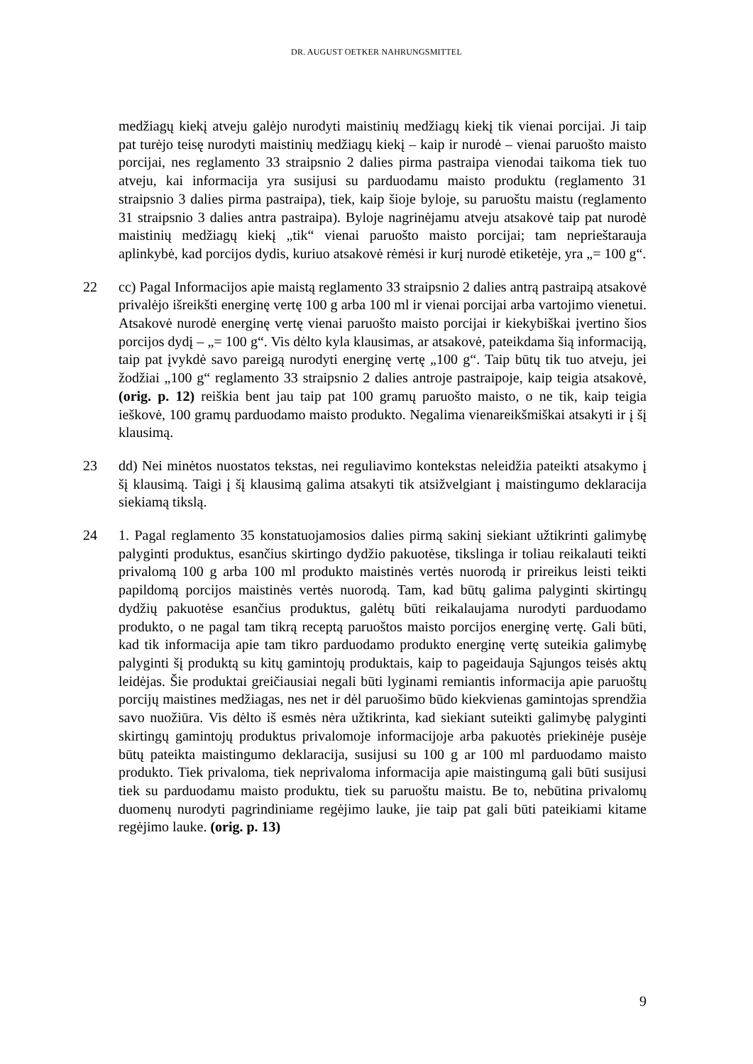DR. AUGUST OETKER NAHRUNGSMITTEL
medžiagų kiekį atveju galėjo nurodyti maistinių medžiagų kiekį tik vienai porcijai. Ji taip pat turėjo teisę nurodyti maistinių medžiagų kiekį – kaip ir nurodė – vienai paruošto maisto porcijai, nes reglamento 33 straipsnio 2 dalies pirma pastraipa vienodai taikoma tiek tuo atveju, kai informacija yra susijusi su parduodamu maisto produktu (reglamento 31 straipsnio 3 dalies pirma pastraipa), tiek, kaip šioje byloje, su paruoštu maistu (reglamento 31 straipsnio 3 dalies antra pastraipa). Byloje nagrinėjamu atveju atsakovė taip pat nurodė maistinių medžiagų kiekį „tik“ vienai paruošto maisto porcijai; tam neprieštarauja aplinkybė, kad porcijos dydis, kuriuo atsakovė rėmėsi ir kurį nurodė etiketėje, yra „= 100 g“.
22 cc) Pagal Informacijos apie maistą reglamento 33 straipsnio 2 dalies antrą pastraipą atsakovė privalėjo išreikšti energinę vertę 100 g arba 100 ml ir vienai porcijai arba vartojimo vienetui. Atsakovė nurodė energinę vertę vienai paruošto maisto porcijai ir kiekybiškai įvertino šios porcijos dydį – „= 100 g“. Vis dėlto kyla klausimas, ar atsakovė, pateikdama šią informaciją, taip pat įvykdė savo pareigą nurodyti energinę vertę „100 g“. Taip būtų tik tuo atveju, jei žodžiai „100 g“ reglamento 33 straipsnio 2 dalies antroje pastraipoje, kaip teigia atsakovė, (orig. p. 12) reiškia bent jau taip pat 100 gramų paruošto maisto, o ne tik, kaip teigia ieškovė, 100 gramų parduodamo maisto produkto. Negalima vienareikšmiškai atsakyti ir į šį klausimą.
23 dd) Nei minėtos nuostatos tekstas, nei reguliavimo kontekstas neleidžia pateikti atsakymo į šį klausimą. Taigi į šį klausimą galima atsakyti tik atsižvelgiant į maistingumo deklaracija siekiamą tikslą.
24 1. Pagal reglamento 35 konstatuojamosios dalies pirmą sakinį siekiant užtikrinti galimybę palyginti produktus, esančius skirtingo dydžio pakuotėse, tikslinga ir toliau reikalauti teikti privalomą 100 g arba 100 ml produkto maistinės vertės nuorodą ir prireikus leisti teikti papildomą porcijos maistinės vertės nuorodą. Tam, kad būtų galima palyginti skirtingų dydžių pakuotėse esančius produktus, galėtų būti reikalaujama nurodyti parduodamo produkto, o ne pagal tam tikrą receptą paruoštos maisto porcijos energinę vertę. Gali būti, kad tik informacija apie tam tikro parduodamo produkto energinę vertę suteikia galimybę palyginti šį produktą su kitų gamintojų produktais, kaip to pageidauja Sąjungos teisės aktų leidėjas. Šie produktai greičiausiai negali būti lyginami remiantis informacija apie paruoštų porcijų maistines medžiagas, nes net ir dėl paruošimo būdo kiekvienas gamintojas sprendžia savo nuožiūra. Vis dėlto iš esmės nėra užtikrinta, kad siekiant suteikti galimybę palyginti skirtingų gamintojų produktus privalomoje informacijoje arba pakuotės priekinėje pusėje būtų pateikta maistingumo deklaracija, susijusi su 100 g ar 100 ml parduodamo maisto produkto. Tiek privaloma, tiek neprivaloma informacija apie maistingumą gali būti susijusi tiek su parduodamu maisto produktu, tiek su paruoštu maistu. Be to, nebūtina privalomų duomenų nurodyti pagrindiniame regėjimo lauke, jie taip pat gali būti pateikiami kitame regėjimo lauke. (orig. p. 13)
9